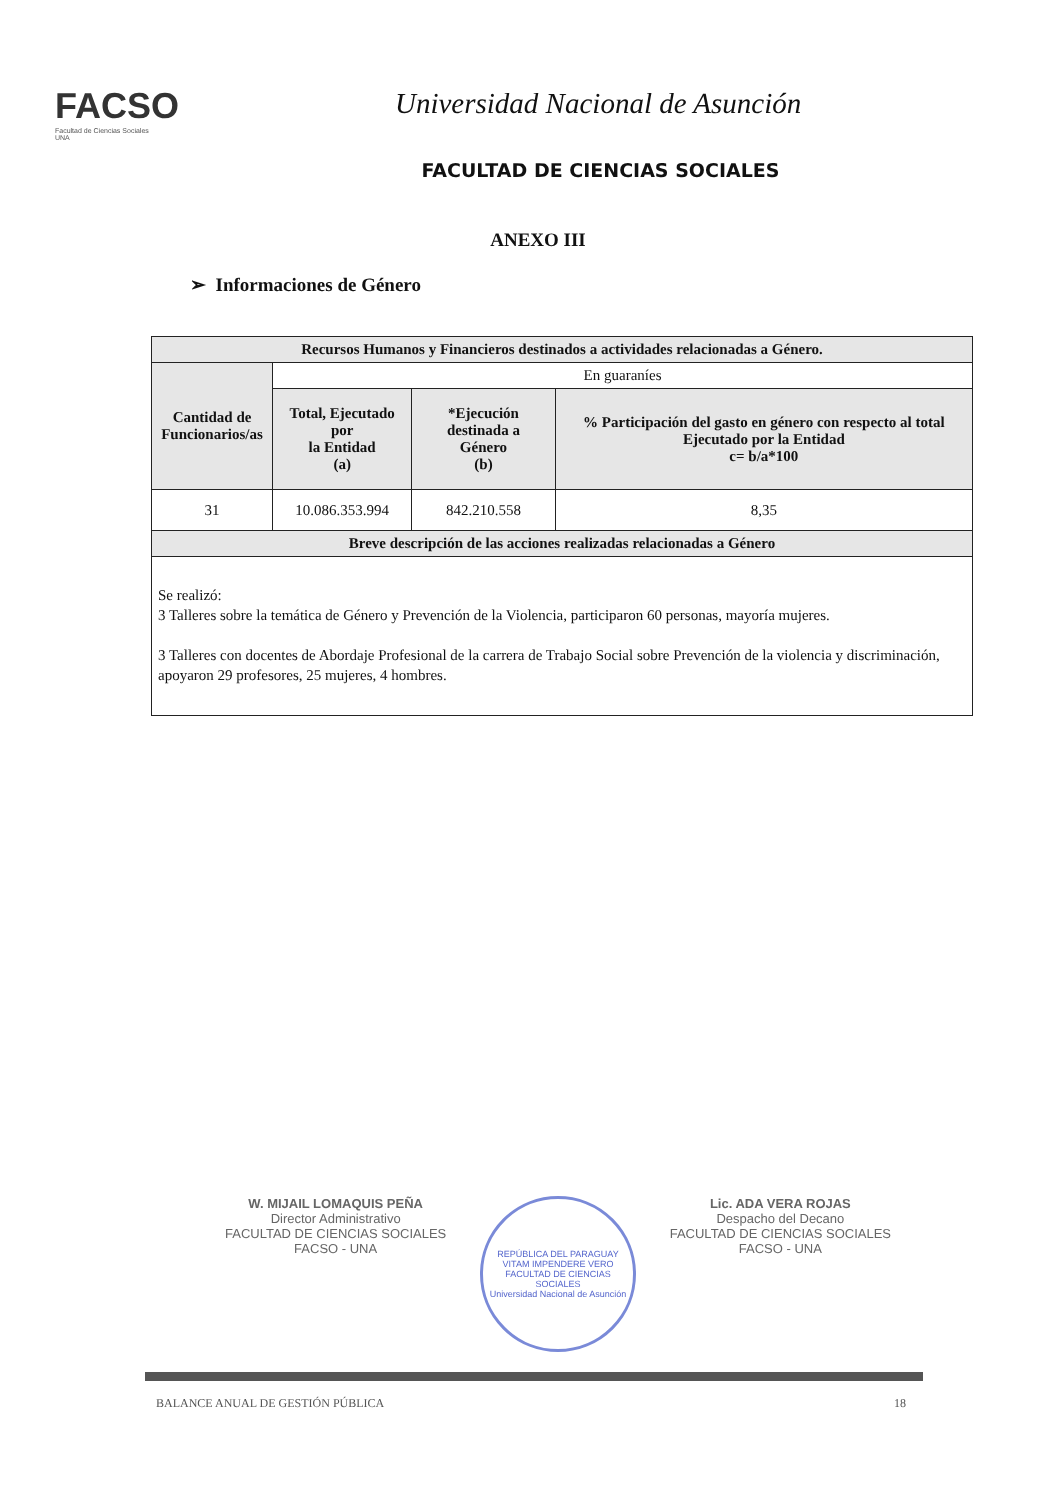FACSO
Facultad de Ciencias Sociales
UNA
Universidad Nacional de Asunción
FACULTAD DE CIENCIAS SOCIALES
ANEXO III
➢ Informaciones de Género
| Recursos Humanos y Financieros destinados a actividades relacionadas a Género. | | | |
| --- | --- | --- | --- |
| Cantidad de Funcionarios/as | En guaraníes | | |
| | Total, Ejecutado por la Entidad (a) | *Ejecución destinada a Género (b) | % Participación del gasto en género con respecto al total Ejecutado por la Entidad c= b/a*100 |
| 31 | 10.086.353.994 | 842.210.558 | 8,35 |
| Breve descripción de las acciones realizadas relacionadas a Género | | | |
| Se realizó: 3 Talleres sobre la temática de Género y Prevención de la Violencia, participaron 60 personas, mayoría mujeres. 3 Talleres con docentes de Abordaje Profesional de la carrera de Trabajo Social sobre Prevención de la violencia y discriminación, apoyaron 29 profesores, 25 mujeres, 4 hombres. | | | |
W. MIJAIL LOMAQUIS PEÑA
Director Administrativo
FACULTAD DE CIENCIAS SOCIALES
FACSO - UNA
REPÚBLICA DEL PARAGUAY
VITAM IMPENDERE VERO
FACULTAD DE CIENCIAS SOCIALES
Universidad Nacional de Asunción
Lic. ADA VERA ROJAS
Despacho del Decano
FACULTAD DE CIENCIAS SOCIALES
FACSO - UNA
BALANCE ANUAL DE GESTIÓN PÚBLICA 18